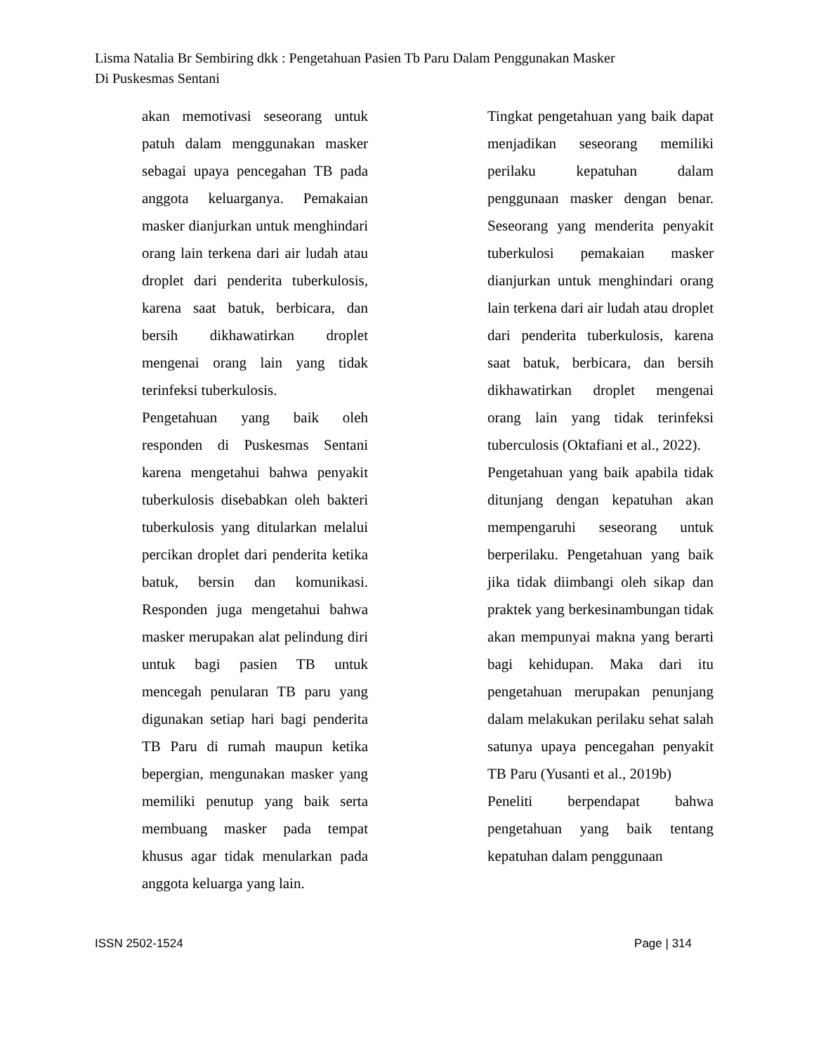Lisma Natalia Br Sembiring dkk : Pengetahuan Pasien Tb Paru Dalam Penggunakan Masker
Di Puskesmas Sentani
akan memotivasi seseorang untuk patuh dalam menggunakan masker sebagai upaya pencegahan TB pada anggota keluarganya. Pemakaian masker dianjurkan untuk menghindari orang lain terkena dari air ludah atau droplet dari penderita tuberkulosis, karena saat batuk, berbicara, dan bersih dikhawatirkan droplet mengenai orang lain yang tidak terinfeksi tuberkulosis.
Pengetahuan yang baik oleh responden di Puskesmas Sentani karena mengetahui bahwa penyakit tuberkulosis disebabkan oleh bakteri tuberkulosis yang ditularkan melalui percikan droplet dari penderita ketika batuk, bersin dan komunikasi. Responden juga mengetahui bahwa masker merupakan alat pelindung diri untuk bagi pasien TB untuk mencegah penularan TB paru yang digunakan setiap hari bagi penderita TB Paru di rumah maupun ketika bepergian, mengunakan masker yang memiliki penutup yang baik serta membuang masker pada tempat khusus agar tidak menularkan pada anggota keluarga yang lain.
Tingkat pengetahuan yang baik dapat menjadikan seseorang memiliki perilaku kepatuhan dalam penggunaan masker dengan benar. Seseorang yang menderita penyakit tuberkulosi pemakaian masker dianjurkan untuk menghindari orang lain terkena dari air ludah atau droplet dari penderita tuberkulosis, karena saat batuk, berbicara, dan bersih dikhawatirkan droplet mengenai orang lain yang tidak terinfeksi tuberculosis (Oktafiani et al., 2022).
Pengetahuan yang baik apabila tidak ditunjang dengan kepatuhan akan mempengaruhi seseorang untuk berperilaku. Pengetahuan yang baik jika tidak diimbangi oleh sikap dan praktek yang berkesinambungan tidak akan mempunyai makna yang berarti bagi kehidupan. Maka dari itu pengetahuan merupakan penunjang dalam melakukan perilaku sehat salah satunya upaya pencegahan penyakit TB Paru (Yusanti et al., 2019b)
Peneliti berpendapat bahwa pengetahuan yang baik tentang kepatuhan dalam penggunaan
ISSN 2502-1524 Page | 314